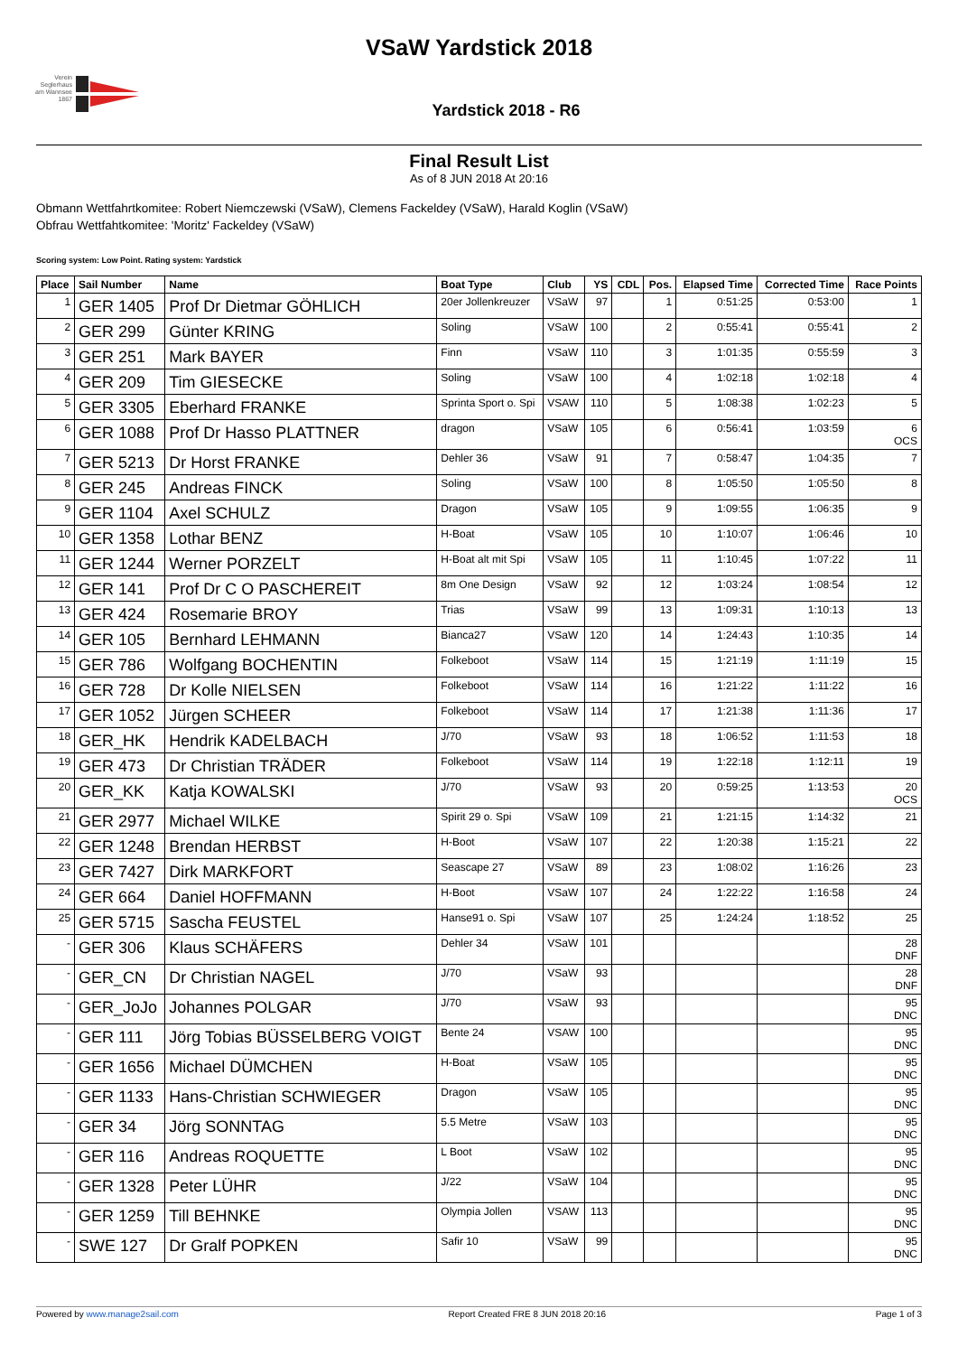Verein Seglerhaus am Wannsee 1867
VSaW Yardstick 2018
Yardstick 2018 - R6
Final Result List
As of 8 JUN 2018 At 20:16
Obmann Wettfahrtkomitee: Robert Niemczewski (VSaW), Clemens Fackeldey (VSaW), Harald Koglin (VSaW)
Obfrau Wettfahtkomitee: 'Moritz' Fackeldey (VSaW)
Scoring system: Low Point. Rating system: Yardstick
| Place | Sail Number | Name | Boat Type | Club | YS | CDL | Pos. | Elapsed Time | Corrected Time | Race Points |
| --- | --- | --- | --- | --- | --- | --- | --- | --- | --- | --- |
| 1 | GER 1405 | Prof Dr Dietmar GÖHLICH | 20er Jollenkreuzer | VSaW | 97 | | 1 | 0:51:25 | 0:53:00 | 1 |
| 2 | GER 299 | Günter KRING | Soling | VSaW | 100 | | 2 | 0:55:41 | 0:55:41 | 2 |
| 3 | GER 251 | Mark BAYER | Finn | VSaW | 110 | | 3 | 1:01:35 | 0:55:59 | 3 |
| 4 | GER 209 | Tim GIESECKE | Soling | VSaW | 100 | | 4 | 1:02:18 | 1:02:18 | 4 |
| 5 | GER 3305 | Eberhard FRANKE | Sprinta Sport o. Spi | VSAW | 110 | | 5 | 1:08:38 | 1:02:23 | 5 |
| 6 | GER 1088 | Prof Dr Hasso PLATTNER | dragon | VSaW | 105 | | 6 | 0:56:41 | 1:03:59 | 6 OCS |
| 7 | GER 5213 | Dr Horst FRANKE | Dehler 36 | VSaW | 91 | | 7 | 0:58:47 | 1:04:35 | 7 |
| 8 | GER 245 | Andreas FINCK | Soling | VSaW | 100 | | 8 | 1:05:50 | 1:05:50 | 8 |
| 9 | GER 1104 | Axel SCHULZ | Dragon | VSaW | 105 | | 9 | 1:09:55 | 1:06:35 | 9 |
| 10 | GER 1358 | Lothar BENZ | H-Boat | VSaW | 105 | | 10 | 1:10:07 | 1:06:46 | 10 |
| 11 | GER 1244 | Werner PORZELT | H-Boat alt mit Spi | VSaW | 105 | | 11 | 1:10:45 | 1:07:22 | 11 |
| 12 | GER 141 | Prof Dr C O PASCHEREIT | 8m One Design | VSaW | 92 | | 12 | 1:03:24 | 1:08:54 | 12 |
| 13 | GER 424 | Rosemarie BROY | Trias | VSaW | 99 | | 13 | 1:09:31 | 1:10:13 | 13 |
| 14 | GER 105 | Bernhard LEHMANN | Bianca27 | VSaW | 120 | | 14 | 1:24:43 | 1:10:35 | 14 |
| 15 | GER 786 | Wolfgang BOCHENTIN | Folkeboot | VSaW | 114 | | 15 | 1:21:19 | 1:11:19 | 15 |
| 16 | GER 728 | Dr Kolle NIELSEN | Folkeboot | VSaW | 114 | | 16 | 1:21:22 | 1:11:22 | 16 |
| 17 | GER 1052 | Jürgen SCHEER | Folkeboot | VSaW | 114 | | 17 | 1:21:38 | 1:11:36 | 17 |
| 18 | GER_HK | Hendrik KADELBACH | J/70 | VSaW | 93 | | 18 | 1:06:52 | 1:11:53 | 18 |
| 19 | GER 473 | Dr Christian TRÄDER | Folkeboot | VSaW | 114 | | 19 | 1:22:18 | 1:12:11 | 19 |
| 20 | GER_KK | Katja KOWALSKI | J/70 | VSaW | 93 | | 20 | 0:59:25 | 1:13:53 | 20 OCS |
| 21 | GER 2977 | Michael WILKE | Spirit 29 o. Spi | VSaW | 109 | | 21 | 1:21:15 | 1:14:32 | 21 |
| 22 | GER 1248 | Brendan HERBST | H-Boot | VSaW | 107 | | 22 | 1:20:38 | 1:15:21 | 22 |
| 23 | GER 7427 | Dirk MARKFORT | Seascape 27 | VSaW | 89 | | 23 | 1:08:02 | 1:16:26 | 23 |
| 24 | GER 664 | Daniel HOFFMANN | H-Boot | VSaW | 107 | | 24 | 1:22:22 | 1:16:58 | 24 |
| 25 | GER 5715 | Sascha FEUSTEL | Hanse91 o. Spi | VSaW | 107 | | 25 | 1:24:24 | 1:18:52 | 25 |
| - | GER 306 | Klaus SCHÄFERS | Dehler 34 | VSaW | 101 | | | | | 28 DNF |
| - | GER_CN | Dr Christian NAGEL | J/70 | VSaW | 93 | | | | | 28 DNF |
| - | GER_JoJo | Johannes POLGAR | J/70 | VSaW | 93 | | | | | 95 DNC |
| - | GER 111 | Jörg Tobias BÜSSELBERG VOIGT | Bente 24 | VSAW | 100 | | | | | 95 DNC |
| - | GER 1656 | Michael DÜMCHEN | H-Boat | VSaW | 105 | | | | | 95 DNC |
| - | GER 1133 | Hans-Christian SCHWIEGER | Dragon | VSaW | 105 | | | | | 95 DNC |
| - | GER 34 | Jörg SONNTAG | 5.5 Metre | VSaW | 103 | | | | | 95 DNC |
| - | GER 116 | Andreas ROQUETTE | L Boot | VSaW | 102 | | | | | 95 DNC |
| - | GER 1328 | Peter LÜHR | J/22 | VSaW | 104 | | | | | 95 DNC |
| - | GER 1259 | Till BEHNKE | Olympia Jollen | VSAW | 113 | | | | | 95 DNC |
| - | SWE 127 | Dr Gralf POPKEN | Safir 10 | VSaW | 99 | | | | | 95 DNC |
Powered by www.manage2sail.com Report Created FRE 8 JUN 2018 20:16
Page 1 of 3